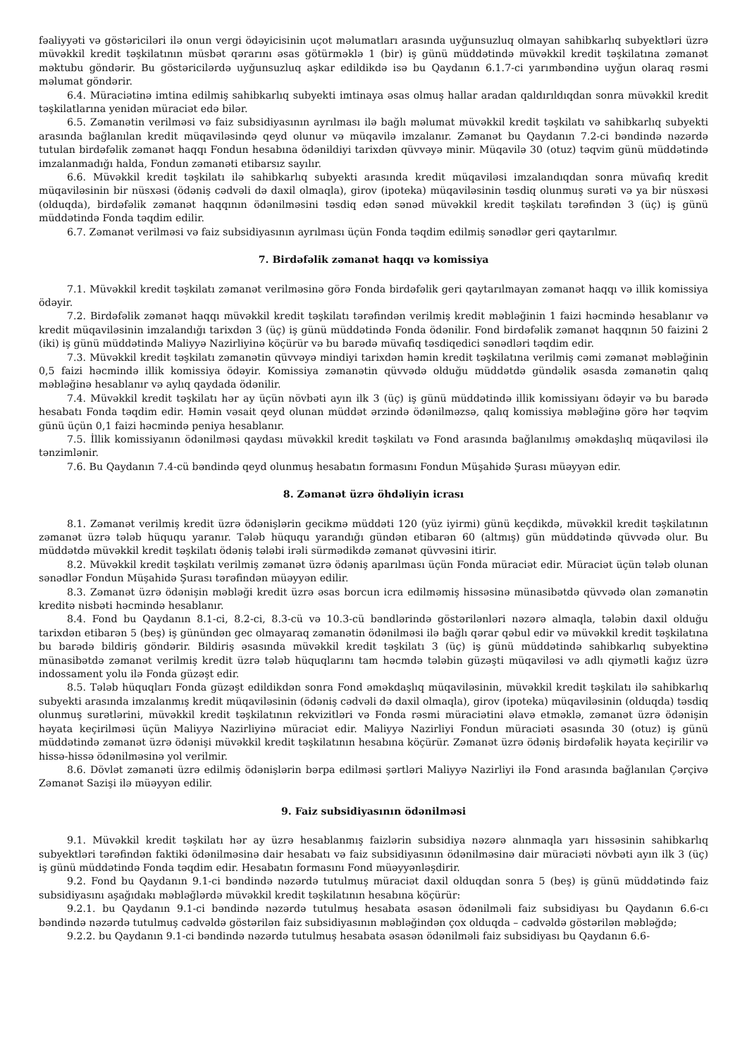fəaliyyəti və göstəriciləri ilə onun vergi ödəyicisinin uçot məlumatları arasında uyğunsuzluq olmayan sahibkarlıq subyektləri üzrə müvəkkil kredit təşkilatının müsbət qərarını əsas götürməklə 1 (bir) iş günü müddətində müvəkkil kredit təşkilatına zəmanət məktubu göndərir. Bu göstəricilərdə uyğunsuzluq aşkar edildikdə isə bu Qaydanın 6.1.7-ci yarımbəndinə uyğun olaraq rəsmi məlumat göndərir.
6.4. Müraciətinə imtina edilmiş sahibkarlıq subyekti imtinaya əsas olmuş hallar aradan qaldırıldıqdan sonra müvəkkil kredit təşkilatlarına yenidən müraciət edə bilər.
6.5. Zəmanətin verilməsi və faiz subsidiyasının ayrılması ilə bağlı məlumat müvəkkil kredit təşkilatı və sahibkarlıq subyekti arasında bağlanılan kredit müqaviləsində qeyd olunur və müqavilə imzalanır. Zəmanət bu Qaydanın 7.2-ci bəndində nəzərdə tutulan birdəfəlik zəmanət haqqı Fondun hesabına ödənildiyi tarixdən qüvvəyə minir. Müqavilə 30 (otuz) təqvim günü müddətində imzalanmadığı halda, Fondun zəmanəti etibarsız sayılır.
6.6. Müvəkkil kredit təşkilatı ilə sahibkarlıq subyekti arasında kredit müqaviləsi imzalandıqdan sonra müvafiq kredit müqaviləsinin bir nüsxəsi (ödəniş cədvəli də daxil olmaqla), girov (ipoteka) müqaviləsinin təsdiq olunmuş surəti və ya bir nüsxəsi (olduqda), birdəfəlik zəmanət haqqının ödənilməsini təsdiq edən sənəd müvəkkil kredit təşkilatı tərəfindən 3 (üç) iş günü müddətində Fonda təqdim edilir.
6.7. Zəmanət verilməsi və faiz subsidiyasının ayrılması üçün Fonda təqdim edilmiş sənədlər geri qaytarılmır.
7. Birdəfəlik zəmanət haqqı və komissiya
7.1. Müvəkkil kredit təşkilatı zəmanət verilməsinə görə Fonda birdəfəlik geri qaytarılmayan zəmanət haqqı və illik komissiya ödəyir.
7.2. Birdəfəlik zəmanət haqqı müvəkkil kredit təşkilatı tərəfindən verilmiş kredit məbləğinin 1 faizi həcmində hesablanır və kredit müqaviləsinin imzalandığı tarixdən 3 (üç) iş günü müddətində Fonda ödənilir. Fond birdəfəlik zəmanət haqqının 50 faizini 2 (iki) iş günü müddətində Maliyyə Nazirliyinə köçürür və bu barədə müvafiq təsdiqedici sənədləri təqdim edir.
7.3. Müvəkkil kredit təşkilatı zəmanətin qüvvəyə mindiyi tarixdən həmin kredit təşkilatına verilmiş cəmi zəmanət məbləğinin 0,5 faizi həcmində illik komissiya ödəyir. Komissiya zəmanətin qüvvədə olduğu müddətdə gündəlik əsasda zəmanətin qalıq məbləğinə hesablanır və aylıq qaydada ödənilir.
7.4. Müvəkkil kredit təşkilatı hər ay üçün növbəti ayın ilk 3 (üç) iş günü müddətində illik komissiyanı ödəyir və bu barədə hesabatı Fonda təqdim edir. Həmin vəsait qeyd olunan müddət ərzində ödənilməzsə, qalıq komissiya məbləğinə görə hər təqvim günü üçün 0,1 faizi həcmində peniya hesablanır.
7.5. İllik komissiyanın ödənilməsi qaydası müvəkkil kredit təşkilatı və Fond arasında bağlanılmış əməkdaşlıq müqaviləsi ilə tənzimlənir.
7.6. Bu Qaydanın 7.4-cü bəndində qeyd olunmuş hesabatın formasını Fondun Müşahidə Şurası müəyyən edir.
8. Zəmanət üzrə öhdəliyin icrası
8.1. Zəmanət verilmiş kredit üzrə ödənişlərin gecikmə müddəti 120 (yüz iyirmi) günü keçdikdə, müvəkkil kredit təşkilatının zəmanət üzrə tələb hüququ yaranır. Tələb hüququ yarandığı gündən etibarən 60 (altmış) gün müddətində qüvvədə olur. Bu müddətdə müvəkkil kredit təşkilatı ödəniş tələbi irəli sürmədikdə zəmanət qüvvəsini itirir.
8.2. Müvəkkil kredit təşkilatı verilmiş zəmanət üzrə ödəniş aparılması üçün Fonda müraciət edir. Müraciət üçün tələb olunan sənədlər Fondun Müşahidə Şurası tərəfindən müəyyən edilir.
8.3. Zəmanət üzrə ödənişin məbləği kredit üzrə əsas borcun icra edilməmiş hissəsinə münasibətdə qüvvədə olan zəmanətin kreditə nisbəti həcmində hesablanır.
8.4. Fond bu Qaydanın 8.1-ci, 8.2-ci, 8.3-cü və 10.3-cü bəndlərində göstərilənləri nəzərə almaqla, tələbin daxil olduğu tarixdən etibarən 5 (beş) iş günündən gec olmayaraq zəmanətin ödənilməsi ilə bağlı qərar qəbul edir və müvəkkil kredit təşkilatına bu barədə bildiriş göndərir. Bildiriş əsasında müvəkkil kredit təşkilatı 3 (üç) iş günü müddətində sahibkarlıq subyektinə münasibətdə zəmanət verilmiş kredit üzrə tələb hüquqlarını tam həcmdə tələbin güzəşti müqaviləsi və adlı qiymətli kağız üzrə indossament yolu ilə Fonda güzəşt edir.
8.5. Tələb hüquqları Fonda güzəşt edildikdən sonra Fond əməkdaşlıq müqaviləsinin, müvəkkil kredit təşkilatı ilə sahibkarlıq subyekti arasında imzalanmış kredit müqaviləsinin (ödəniş cədvəli də daxil olmaqla), girov (ipoteka) müqaviləsinin (olduqda) təsdiq olunmuş surətlərini, müvəkkil kredit təşkilatının rekvizitləri və Fonda rəsmi müraciətini əlavə etməklə, zəmanət üzrə ödənişin həyata keçirilməsi üçün Maliyyə Nazirliyinə müraciət edir. Maliyyə Nazirliyi Fondun müraciəti əsasında 30 (otuz) iş günü müddətində zəmanət üzrə ödənişi müvəkkil kredit təşkilatının hesabına köçürür. Zəmanət üzrə ödəniş birdəfəlik həyata keçirilir və hissə-hissə ödənilməsinə yol verilmir.
8.6. Dövlət zəmanəti üzrə edilmiş ödənişlərin bərpa edilməsi şərtləri Maliyyə Nazirliyi ilə Fond arasında bağlanılan Çərçivə Zəmanət Sazişi ilə müəyyən edilir.
9. Faiz subsidiyasının ödənilməsi
9.1. Müvəkkil kredit təşkilatı hər ay üzrə hesablanmış faizlərin subsidiya nəzərə alınmaqla yarı hissəsinin sahibkarlıq subyektləri tərəfindən faktiki ödənilməsinə dair hesabatı və faiz subsidiyasının ödənilməsinə dair müraciəti növbəti ayın ilk 3 (üç) iş günü müddətində Fonda təqdim edir. Hesabatın formasını Fond müəyyənləşdirir.
9.2. Fond bu Qaydanın 9.1-ci bəndində nəzərdə tutulmuş müraciət daxil olduqdan sonra 5 (beş) iş günü müddətində faiz subsidiyasını aşağıdakı məbləğlərdə müvəkkil kredit təşkilatının hesabına köçürür:
9.2.1. bu Qaydanın 9.1-ci bəndində nəzərdə tutulmuş hesabata əsasən ödənilməli faiz subsidiyası bu Qaydanın 6.6-cı bəndində nəzərdə tutulmuş cədvəldə göstərilən faiz subsidiyasının məbləğindən çox olduqda – cədvəldə göstərilən məbləğdə;
9.2.2. bu Qaydanın 9.1-ci bəndində nəzərdə tutulmuş hesabata əsasən ödənilməli faiz subsidiyası bu Qaydanın 6.6-